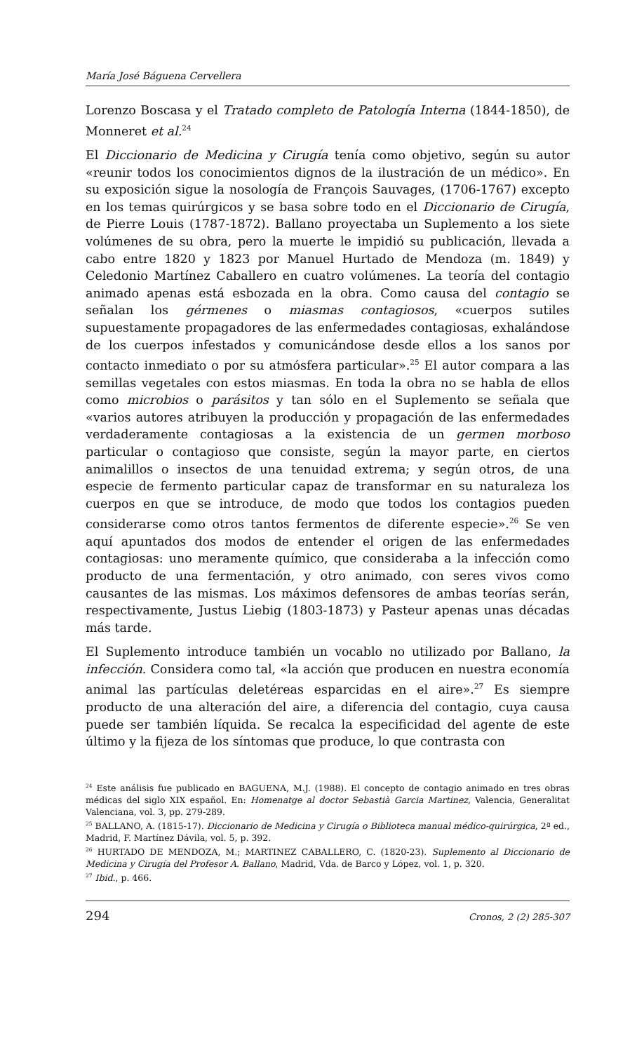María José Báguena Cervellera
Lorenzo Boscasa y el Tratado completo de Patología Interna (1844-1850), de Monneret et al.<sup>24</sup>
El Diccionario de Medicina y Cirugía tenía como objetivo, según su autor «reunir todos los conocimientos dignos de la ilustración de un médico». En su exposición sigue la nosología de François Sauvages, (1706-1767) excepto en los temas quirúrgicos y se basa sobre todo en el Diccionario de Cirugía, de Pierre Louis (1787-1872). Ballano proyectaba un Suplemento a los siete volúmenes de su obra, pero la muerte le impidió su publicación, llevada a cabo entre 1820 y 1823 por Manuel Hurtado de Mendoza (m. 1849) y Celedonio Martínez Caballero en cuatro volúmenes. La teoría del contagio animado apenas está esbozada en la obra. Como causa del contagio se señalan los gérmenes o miasmas contagiosos, «cuerpos sutiles supuestamente propagadores de las enfermedades contagiosas, exhalándose de los cuerpos infestados y comunicándose desde ellos a los sanos por contacto inmediato o por su atmósfera particular».<sup>25</sup> El autor compara a las semillas vegetales con estos miasmas. En toda la obra no se habla de ellos como microbios o parásitos y tan sólo en el Suplemento se señala que «varios autores atribuyen la producción y propagación de las enfermedades verdaderamente contagiosas a la existencia de un germen morboso particular o contagioso que consiste, según la mayor parte, en ciertos animalillos o insectos de una tenuidad extrema; y según otros, de una especie de fermento particular capaz de transformar en su naturaleza los cuerpos en que se introduce, de modo que todos los contagios pueden considerarse como otros tantos fermentos de diferente especie».<sup>26</sup> Se ven aquí apuntados dos modos de entender el origen de las enfermedades contagiosas: uno meramente químico, que consideraba a la infección como producto de una fermentación, y otro animado, con seres vivos como causantes de las mismas. Los máximos defensores de ambas teorías serán, respectivamente, Justus Liebig (1803-1873) y Pasteur apenas unas décadas más tarde.
El Suplemento introduce también un vocablo no utilizado por Ballano, la infección. Considera como tal, «la acción que producen en nuestra economía animal las partículas deletéreas esparcidas en el aire».<sup>27</sup> Es siempre producto de una alteración del aire, a diferencia del contagio, cuya causa puede ser también líquida. Se recalca la especificidad del agente de este último y la fijeza de los síntomas que produce, lo que contrasta con
<sup>24</sup> Este análisis fue publicado en BAGUENA, M.J. (1988). El concepto de contagio animado en tres obras médicas del siglo XIX español. En: Homenatge al doctor Sebastià Garcia Martinez, Valencia, Generalitat Valenciana, vol. 3, pp. 279-289.
<sup>25</sup> BALLANO, A. (1815-17). Diccionario de Medicina y Cirugía o Biblioteca manual médico-quirúrgica, 2ª ed., Madrid, F. Martínez Dávila, vol. 5, p. 392.
<sup>26</sup> HURTADO DE MENDOZA, M.; MARTINEZ CABALLERO, C. (1820-23). Suplemento al Diccionario de Medicina y Cirugía del Profesor A. Ballano, Madrid, Vda. de Barco y López, vol. 1, p. 320.
<sup>27</sup> Ibid., p. 466.
294 Cronos, 2 (2) 285-307